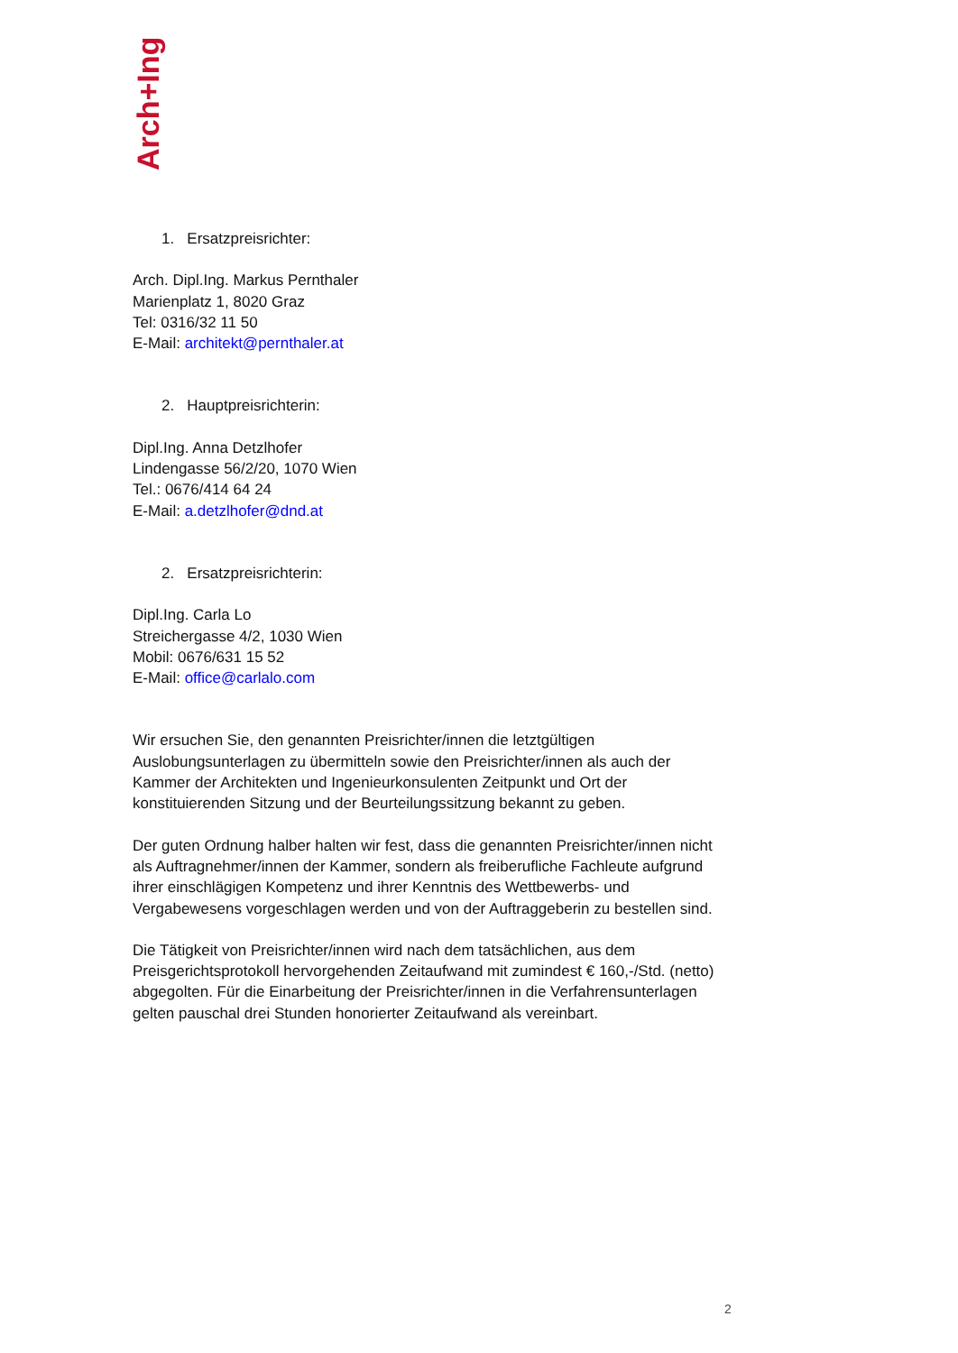Arch+Ing
1. Ersatzpreisrichter:
Arch. Dipl.Ing. Markus Pernthaler
Marienplatz 1, 8020 Graz
Tel: 0316/32 11 50
E-Mail: architekt@pernthaler.at
2. Hauptpreisrichterin:
Dipl.Ing. Anna Detzlhofer
Lindengasse 56/2/20, 1070 Wien
Tel.: 0676/414 64 24
E-Mail: a.detzlhofer@dnd.at
2. Ersatzpreisrichterin:
Dipl.Ing. Carla Lo
Streichergasse 4/2, 1030 Wien
Mobil: 0676/631 15 52
E-Mail: office@carlalo.com
Wir ersuchen Sie, den genannten Preisrichter/innen die letztgültigen Auslobungsunterlagen zu übermitteln sowie den Preisrichter/innen als auch der Kammer der Architekten und Ingenieurkonsulenten Zeitpunkt und Ort der konstituierenden Sitzung und der Beurteilungssitzung bekannt zu geben.
Der guten Ordnung halber halten wir fest, dass die genannten Preisrichter/innen nicht als Auftragnehmer/innen der Kammer, sondern als freiberufliche Fachleute aufgrund ihrer einschlägigen Kompetenz und ihrer Kenntnis des Wettbewerbs- und Vergabewesens vorgeschlagen werden und von der Auftraggeberin zu bestellen sind.
Die Tätigkeit von Preisrichter/innen wird nach dem tatsächlichen, aus dem Preisgerichtsprotokoll hervorgehenden Zeitaufwand mit zumindest € 160,-/Std. (netto) abgegolten. Für die Einarbeitung der Preisrichter/innen in die Verfahrensunterlagen gelten pauschal drei Stunden honorierter Zeitaufwand als vereinbart.
2